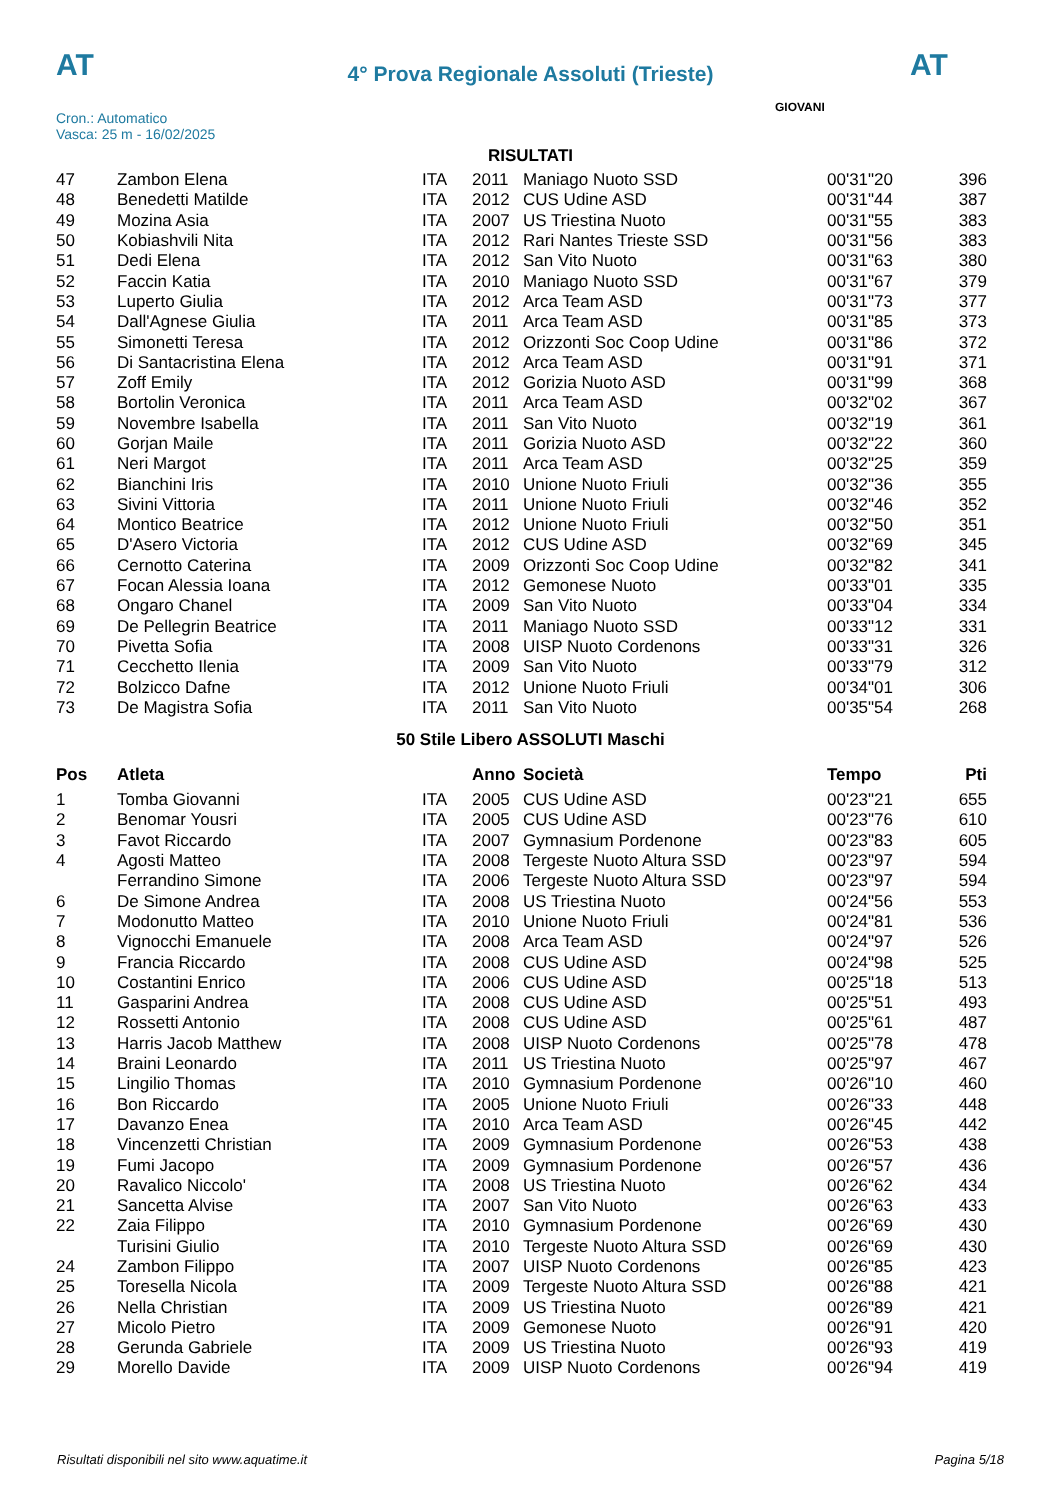AT
4° Prova Regionale Assoluti (Trieste)
AT
Cron.: Automatico
Vasca: 25 m - 16/02/2025
GIOVANI
RISULTATI
| 47 | Zambon Elena | ITA | 2011 | Maniago Nuoto SSD | 00'31"20 | 396 |
| 48 | Benedetti Matilde | ITA | 2012 | CUS Udine ASD | 00'31"44 | 387 |
| 49 | Mozina Asia | ITA | 2007 | US Triestina Nuoto | 00'31"55 | 383 |
| 50 | Kobiashvili Nita | ITA | 2012 | Rari Nantes Trieste SSD | 00'31"56 | 383 |
| 51 | Dedi Elena | ITA | 2012 | San Vito Nuoto | 00'31"63 | 380 |
| 52 | Faccin Katia | ITA | 2010 | Maniago Nuoto SSD | 00'31"67 | 379 |
| 53 | Luperto Giulia | ITA | 2012 | Arca Team ASD | 00'31"73 | 377 |
| 54 | Dall'Agnese Giulia | ITA | 2011 | Arca Team ASD | 00'31"85 | 373 |
| 55 | Simonetti Teresa | ITA | 2012 | Orizzonti Soc Coop Udine | 00'31"86 | 372 |
| 56 | Di Santacristina Elena | ITA | 2012 | Arca Team ASD | 00'31"91 | 371 |
| 57 | Zoff Emily | ITA | 2012 | Gorizia Nuoto ASD | 00'31"99 | 368 |
| 58 | Bortolin Veronica | ITA | 2011 | Arca Team ASD | 00'32"02 | 367 |
| 59 | Novembre Isabella | ITA | 2011 | San Vito Nuoto | 00'32"19 | 361 |
| 60 | Gorjan Maile | ITA | 2011 | Gorizia Nuoto ASD | 00'32"22 | 360 |
| 61 | Neri Margot | ITA | 2011 | Arca Team ASD | 00'32"25 | 359 |
| 62 | Bianchini Iris | ITA | 2010 | Unione Nuoto Friuli | 00'32"36 | 355 |
| 63 | Sivini Vittoria | ITA | 2011 | Unione Nuoto Friuli | 00'32"46 | 352 |
| 64 | Montico Beatrice | ITA | 2012 | Unione Nuoto Friuli | 00'32"50 | 351 |
| 65 | D'Asero Victoria | ITA | 2012 | CUS Udine ASD | 00'32"69 | 345 |
| 66 | Cernotto Caterina | ITA | 2009 | Orizzonti Soc Coop Udine | 00'32"82 | 341 |
| 67 | Focan Alessia Ioana | ITA | 2012 | Gemonese Nuoto | 00'33"01 | 335 |
| 68 | Ongaro Chanel | ITA | 2009 | San Vito Nuoto | 00'33"04 | 334 |
| 69 | De Pellegrin Beatrice | ITA | 2011 | Maniago Nuoto SSD | 00'33"12 | 331 |
| 70 | Pivetta Sofia | ITA | 2008 | UISP Nuoto Cordenons | 00'33"31 | 326 |
| 71 | Cecchetto Ilenia | ITA | 2009 | San Vito Nuoto | 00'33"79 | 312 |
| 72 | Bolzicco Dafne | ITA | 2012 | Unione Nuoto Friuli | 00'34"01 | 306 |
| 73 | De Magistra Sofia | ITA | 2011 | San Vito Nuoto | 00'35"54 | 268 |
50 Stile Libero ASSOLUTI Maschi
| Pos | Atleta | | Anno | Società | Tempo | Pti |
| --- | --- | --- | --- | --- | --- | --- |
| 1 | Tomba Giovanni | ITA | 2005 | CUS Udine ASD | 00'23"21 | 655 |
| 2 | Benomar Yousri | ITA | 2005 | CUS Udine ASD | 00'23"76 | 610 |
| 3 | Favot Riccardo | ITA | 2007 | Gymnasium Pordenone | 00'23"83 | 605 |
| 4 | Agosti Matteo | ITA | 2008 | Tergeste Nuoto Altura SSD | 00'23"97 | 594 |
| | Ferrandino Simone | ITA | 2006 | Tergeste Nuoto Altura SSD | 00'23"97 | 594 |
| 6 | De Simone Andrea | ITA | 2008 | US Triestina Nuoto | 00'24"56 | 553 |
| 7 | Modonutto Matteo | ITA | 2010 | Unione Nuoto Friuli | 00'24"81 | 536 |
| 8 | Vignocchi Emanuele | ITA | 2008 | Arca Team ASD | 00'24"97 | 526 |
| 9 | Francia Riccardo | ITA | 2008 | CUS Udine ASD | 00'24"98 | 525 |
| 10 | Costantini Enrico | ITA | 2006 | CUS Udine ASD | 00'25"18 | 513 |
| 11 | Gasparini Andrea | ITA | 2008 | CUS Udine ASD | 00'25"51 | 493 |
| 12 | Rossetti Antonio | ITA | 2008 | CUS Udine ASD | 00'25"61 | 487 |
| 13 | Harris Jacob Matthew | ITA | 2008 | UISP Nuoto Cordenons | 00'25"78 | 478 |
| 14 | Braini Leonardo | ITA | 2011 | US Triestina Nuoto | 00'25"97 | 467 |
| 15 | Lingilio Thomas | ITA | 2010 | Gymnasium Pordenone | 00'26"10 | 460 |
| 16 | Bon Riccardo | ITA | 2005 | Unione Nuoto Friuli | 00'26"33 | 448 |
| 17 | Davanzo Enea | ITA | 2010 | Arca Team ASD | 00'26"45 | 442 |
| 18 | Vincenzetti Christian | ITA | 2009 | Gymnasium Pordenone | 00'26"53 | 438 |
| 19 | Fumi Jacopo | ITA | 2009 | Gymnasium Pordenone | 00'26"57 | 436 |
| 20 | Ravalico Niccolo' | ITA | 2008 | US Triestina Nuoto | 00'26"62 | 434 |
| 21 | Sancetta Alvise | ITA | 2007 | San Vito Nuoto | 00'26"63 | 433 |
| 22 | Zaia Filippo | ITA | 2010 | Gymnasium Pordenone | 00'26"69 | 430 |
| | Turisini Giulio | ITA | 2010 | Tergeste Nuoto Altura SSD | 00'26"69 | 430 |
| 24 | Zambon Filippo | ITA | 2007 | UISP Nuoto Cordenons | 00'26"85 | 423 |
| 25 | Toresella Nicola | ITA | 2009 | Tergeste Nuoto Altura SSD | 00'26"88 | 421 |
| 26 | Nella Christian | ITA | 2009 | US Triestina Nuoto | 00'26"89 | 421 |
| 27 | Micolo Pietro | ITA | 2009 | Gemonese Nuoto | 00'26"91 | 420 |
| 28 | Gerunda Gabriele | ITA | 2009 | US Triestina Nuoto | 00'26"93 | 419 |
| 29 | Morello Davide | ITA | 2009 | UISP Nuoto Cordenons | 00'26"94 | 419 |
Risultati disponibili nel sito www.aquatime.it Pagina 5/18